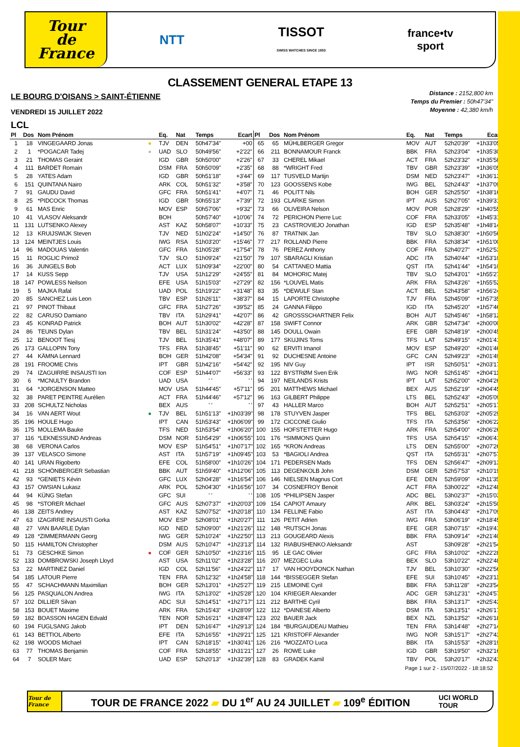Tour
de France
NTT
TISSOT
SWISS WATCHES SINCE 1853
france•tv
sport
CLASSEMENT GENERAL ETAPE 13
LE BOURG D'OISANS > SAINT-ÉTIENNE
VENDREDI 15 JUILLET 2022
LCL
Distance : 2152,800 km
Temps du Premier : 50h47'34"
Moyenne : 42,380 km/h
| Pl | Dos | Nom Prénom | | Eq. | Nat | Temps | Ecart | Pl | Dos | Nom Prénom | Eq. | Nat | Temps | Ecart |
| --- | --- | --- | --- | --- | --- | --- | --- | --- | --- | --- | --- | --- | --- | --- |
| 1 | 18 | VINGEGAARD Jonas | ● | TJV | DEN | 50h47'34" | +00 | 65 | 65 | MÜHLBERGER Gregor | MOV | AUT | 52h20'39" | +1h33'05" |
| 2 | 1 | *POGACAR Tadej | ● | UAD | SLO | 50h49'56" | +2'22" | 66 | 211 | BONNAMOUR Franck | BBK | FRA | 52h23'04" | +1h35'30" |
| 3 | 21 | THOMAS Geraint | | IGD | GBR | 50h50'00" | +2'26" | 67 | 33 | CHEREL Mikael | ACT | FRA | 52h23'32" | +1h35'58" |
| 4 | 111 | BARDET Romain | | DSM | FRA | 50h50'09" | +2'35" | 68 | 88 | *WRIGHT Fred | TBV | GBR | 52h23'39" | +1h36'05" |
| 5 | 28 | YATES Adam | | IGD | GBR | 50h51'18" | +3'44" | 69 | 117 | TUSVELD Martijn | DSM | NED | 52h23'47" | +1h36'13" |
| 6 | 151 | QUINTANA Nairo | | ARK | COL | 50h51'32" | +3'58" | 70 | 123 | GOOSSENS Kobe | IWG | BEL | 52h24'43" | +1h37'09" |
| 7 | 91 | GAUDU David | | GFC | FRA | 50h51'41" | +4'07" | 71 | 46 | POLITT Nils | BOH | GER | 52h25'50" | +1h38'16" |
| 8 | 25 | *PIDCOCK Thomas | | IGD | GBR | 50h55'13" | +7'39" | 72 | 193 | CLARKE Simon | IPT | AUS | 52h27'05" | +1h39'31" |
| 9 | 61 | MAS Enric | | MOV | ESP | 50h57'06" | +9'32" | 73 | 66 | OLIVEIRA Nelson | MOV | POR | 52h28'29" | +1h40'55" |
| 10 | 41 | VLASOV Aleksandr | | BOH | | 50h57'40" | +10'06" | 74 | 72 | PERICHON Pierre Luc | COF | FRA | 52h33'05" | +1h45'31" |
| 11 | 131 | LUTSENKO Alexey | | AST | KAZ | 50h58'07" | +10'33" | 75 | 23 | CASTROVIEJO Jonathan | IGD | ESP | 52h35'48" | +1h48'14" |
| 12 | 13 | KRUIJSWIJK Steven | | TJV | NED | 51h02'24" | +14'50" | 76 | 87 | TRATNIK Jan | TBV | SLO | 52h38'30" | +1h50'56" |
| 13 | 124 | MEINTJES Louis | | IWG | RSA | 51h03'20" | +15'46" | 77 | 217 | ROLLAND Pierre | BBK | FRA | 52h38'34" | +1h51'00" |
| 14 | 96 | MADOUAS Valentin | | GFC | FRA | 51h05'28" | +17'54" | 78 | 76 | PEREZ Anthony | COF | FRA | 52h40'27" | +1h52'53" |
| 15 | 11 | ROGLIC Primož | | TJV | SLO | 51h09'24" | +21'50" | 79 | 107 | SBARAGLI Kristian | ADC | ITA | 52h40'44" | +1h53'10" |
| 16 | 36 | JUNGELS Bob | | ACT | LUX | 51h09'34" | +22'00" | 80 | 54 | CATTANEO Mattia | QST | ITA | 52h41'44" | +1h54'10" |
| 17 | 14 | KUSS Sepp | | TJV | USA | 51h12'29" | +24'55" | 81 | 84 | MOHORIC Matej | TBV | SLO | 52h43'01" | +1h55'27" |
| 18 | 147 | POWLESS Neilson | | EFE | USA | 51h15'03" | +27'29" | 82 | 156 | *LOUVEL Matis | ARK | FRA | 52h43'26" | +1h55'52" |
| 19 | 5 | MAJKA Rafal | | UAD | POL | 51h19'22" | +31'48" | 83 | 35 | *DEWULF Stan | ACT | BEL | 52h43'58" | +1h56'24" |
| 20 | 85 | SANCHEZ Luis Leon | | TBV | ESP | 51h26'11" | +38'37" | 84 | 15 | LAPORTE Christophe | TJV | FRA | 52h45'09" | +1h57'35" |
| 21 | 97 | PINOT Thibaut | | GFC | FRA | 51h27'26" | +39'52" | 85 | 24 | GANNA Filippo | IGD | ITA | 52h45'20" | +1h57'46" |
| 22 | 82 | CARUSO Damiano | | TBV | ITA | 51h29'41" | +42'07" | 86 | 42 | GROSSSCHARTNER Felix | BOH | AUT | 52h45'46" | +1h58'12" |
| 23 | 45 | KONRAD Patrick | | BOH | AUT | 51h30'02" | +42'28" | 87 | 158 | SWIFT Connor | ARK | GBR | 52h47'34" | +2h00'00" |
| 24 | 86 | TEUNS Dylan | | TBV | BEL | 51h31'24" | +43'50" | 88 | 145 | DOULL Owain | EFE | GBR | 52h48'19" | +2h00'45" |
| 25 | 12 | BENOOT Tiesj | | TJV | BEL | 51h35'41" | +48'07" | 89 | 177 | SKUJINS Toms | TFS | LAT | 52h49'15" | +2h01'41" |
| 26 | 173 | GALLOPIN Tony | | TFS | FRA | 51h38'45" | +51'11" | 90 | 62 | ERVITI Imanol | MOV | ESP | 52h49'20" | +2h01'46" |
| 27 | 44 | KÄMNA Lennard | | BOH | GER | 51h42'08" | +54'34" | 91 | 92 | DUCHESNE Antoine | GFC | CAN | 52h49'23" | +2h01'49" |
| 28 | 191 | FROOME Chris | | IPT | GBR | 51h42'16" | +54'42" | 92 | 195 | NIV Guy | IPT | ISR | 52h50'51" | +2h03'17" |
| 29 | 74 | IZAGUIRRE INSAUSTI Ion | | COF | ESP | 51h44'07" | +56'33" | 93 | 122 | BYSTRØM Sven Erik | IWG | NOR | 52h51'45" | +2h04'11" |
| 30 | 6 | *MCNULTY Brandon | | UAD | USA | ' ' | ' ' | 94 | 197 | NEILANDS Krists | IPT | LAT | 52h52'00" | +2h04'26" |
| 31 | 64 | *JORGENSON Matteo | | MOV | USA | 51h44'45" | +57'11" | 95 | 201 | MATTHEWS Michael | BEX | AUS | 52h52'19" | +2h04'45" |
| 32 | 38 | PARET PEINTRE Aurélien | | ACT | FRA | 51h44'46" | +57'12" | 96 | 163 | GILBERT Philippe | LTS | BEL | 52h52'43" | +2h05'09" |
| 33 | 208 | SCHULTZ Nicholas | | BEX | AUS | ' ' | ' ' | 97 | 43 | HALLER Marco | BOH | AUT | 52h52'51" | +2h05'17" |
| 34 | 16 | VAN AERT Wout | ● | TJV | BEL | 51h51'13" | +1h03'39" | 98 | 178 | STUYVEN Jasper | TFS | BEL | 52h53'03" | +2h05'29" |
| 35 | 196 | HOULE Hugo | | IPT | CAN | 51h53'43" | +1h06'09" | 99 | 172 | CICCONE Giulio | TFS | ITA | 52h53'56" | +2h06'22" |
| 36 | 175 | MOLLEMA Bauke | | TFS | NED | 51h53'54" | +1h06'20" | 100 | 155 | HOFSTETTER Hugo | ARK | FRA | 52h54'00" | +2h06'26" |
| 37 | 116 | *LEKNESSUND Andreas | | DSM | NOR | 51h54'29" | +1h06'55" | 101 | 176 | *SIMMONS Quinn | TFS | USA | 52h54'15" | +2h06'41" |
| 38 | 68 | VERONA Carlos | | MOV | ESP | 51h54'51" | +1h07'17" | 102 | 165 | *KRON Andreas | LTS | DEN | 52h55'00" | +2h07'26" |
| 39 | 137 | VELASCO Simone | | AST | ITA | 51h57'19" | +1h09'45" | 103 | 53 | *BAGIOLI Andrea | QST | ITA | 52h55'31" | +2h07'57" |
| 40 | 141 | URAN Rigoberto | | EFE | COL | 51h58'00" | +1h10'26" | 104 | 171 | PEDERSEN Mads | TFS | DEN | 52h56'47" | +2h09'13" |
| 41 | 218 | SCHÖNBERGER Sebastian | | BBK | AUT | 51h59'40" | +1h12'06" | 105 | 113 | DEGENKOLB John | DSM | GER | 52h57'53" | +2h10'19" |
| 42 | 93 | *GENIETS Kévin | | GFC | LUX | 52h04'28" | +1h16'54" | 106 | 146 | NIELSEN Magnus Cort | EFE | DEN | 52h59'09" | +2h11'35" |
| 43 | 157 | OWSIAN Lukasz | | ARK | POL | 52h04'30" | +1h16'56" | 107 | 34 | COSNEFROY Benoit | ACT | FRA | 53h00'22" | +2h12'48" |
| 44 | 94 | KÜNG Stefan | | GFC | SUI | ' ' | ' ' | 108 | 105 | *PHILIPSEN Jasper | ADC | BEL | 53h02'37" | +2h15'03" |
| 45 | 98 | *STORER Michael | | GFC | AUS | 52h07'37" | +1h20'03" | 109 | 154 | CAPIOT Amaury | ARK | BEL | 53h03'24" | +2h15'50" |
| 46 | 138 | ZEITS Andrey | | AST | KAZ | 52h07'52" | +1h20'18" | 110 | 134 | FELLINE Fabio | AST | ITA | 53h04'43" | +2h17'09" |
| 47 | 63 | IZAGIRRE INSAUSTI Gorka | | MOV | ESP | 52h08'01" | +1h20'27" | 111 | 126 | PETIT Adrien | IWG | FRA | 53h06'19" | +2h18'45" |
| 48 | 27 | VAN BAARLE Dylan | | IGD | NED | 52h09'00" | +1h21'26" | 112 | 148 | *RUTSCH Jonas | EFE | GER | 53h07'15" | +2h19'41" |
| 49 | 128 | *ZIMMERMANN Georg | | IWG | GER | 52h10'24" | +1h22'50" | 113 | 213 | GOUGEARD Alexis | BBK | FRA | 53h09'14" | +2h21'40" |
| 50 | 115 | HAMILTON Christopher | | DSM | AUS | 52h10'47" | +1h23'13" | 114 | 132 | RIABUSHENKO Aleksandr | AST | | 53h09'28" | +2h21'54" |
| 51 | 73 | GESCHKE Simon | ● | COF | GER | 52h10'50" | +1h23'16" | 115 | 95 | LE GAC Olivier | GFC | FRA | 53h10'02" | +2h22'28" |
| 52 | 133 | DOMBROWSKI Joseph Lloyd | | AST | USA | 52h11'02" | +1h23'28" | 116 | 207 | MEZGEC Luka | BEX | SLO | 53h10'22" | +2h22'48" |
| 53 | 22 | MARTINEZ Daniel | | IGD | COL | 52h11'56" | +1h24'22" | 117 | 17 | VAN HOOYDONCK Nathan | TJV | BEL | 53h10'30" | +2h22'56" |
| 54 | 185 | LATOUR Pierre | | TEN | FRA | 52h12'32" | +1h24'58" | 118 | 144 | *BISSEGGER Stefan | EFE | SUI | 53h10'45" | +2h23'11" |
| 55 | 47 | SCHACHMANN Maximilian | | BOH | GER | 52h13'01" | +1h25'27" | 119 | 215 | LEMOINE Cyril | BBK | FRA | 53h11'28" | +2h23'54" |
| 56 | 125 | PASQUALON Andrea | | IWG | ITA | 52h13'02" | +1h25'28" | 120 | 104 | KRIEGER Alexander | ADC | GER | 53h12'31" | +2h24'57" |
| 57 | 102 | DILLIER Silvan | | ADC | SUI | 52h14'51" | +1h27'17" | 121 | 212 | BARTHE Cyril | BBK | FRA | 53h13'17" | +2h25'43" |
| 58 | 153 | BOUET Maxime | | ARK | FRA | 52h15'43" | +1h28'09" | 122 | 112 | *DAINESE Alberto | DSM | ITA | 53h13'51" | +2h26'17" |
| 59 | 182 | BOASSON HAGEN Edvald | | TEN | NOR | 52h16'21" | +1h28'47" | 123 | 202 | BAUER Jack | BEX | NZL | 53h13'52" | +2h26'18" |
| 60 | 194 | FUGLSANG Jakob | | IPT | DEN | 52h16'47" | +1h29'13" | 124 | 184 | *BURGAUDEAU Mathieu | TEN | FRA | 53h14'48" | +2h27'14" |
| 61 | 143 | BETTIOL Alberto | | EFE | ITA | 52h16'55" | +1h29'21" | 125 | 121 | KRISTOFF Alexander | IWG | NOR | 53h15'17" | +2h27'43" |
| 62 | 198 | WOODS Michael | | IPT | CAN | 52h18'15" | +1h30'41" | 126 | 216 | *MOZZATO Luca | BBK | ITA | 53h15'53" | +2h28'19" |
| 63 | 77 | THOMAS Benjamin | | COF | FRA | 52h18'55" | +1h31'21" | 127 | 26 | ROWE Luke | IGD | GBR | 53h19'50" | +2h32'16" |
| 64 | 7 | SOLER Marc | | UAD | ESP | 52h20'13" | +1h32'39" | 128 | 83 | GRADEK Kamil | TBV | POL | 53h20'17" | +2h32'43" |
Page 1 sur 2 - 15/07/2022 - 18:18:52
Tour de France
TOUR DE FRANCE 2022 ▰ DU 1<sup>er</sup> AU 24 JUILLET ▰ 109<sup>e</sup> ÉDITION
UCI WORLD TOUR